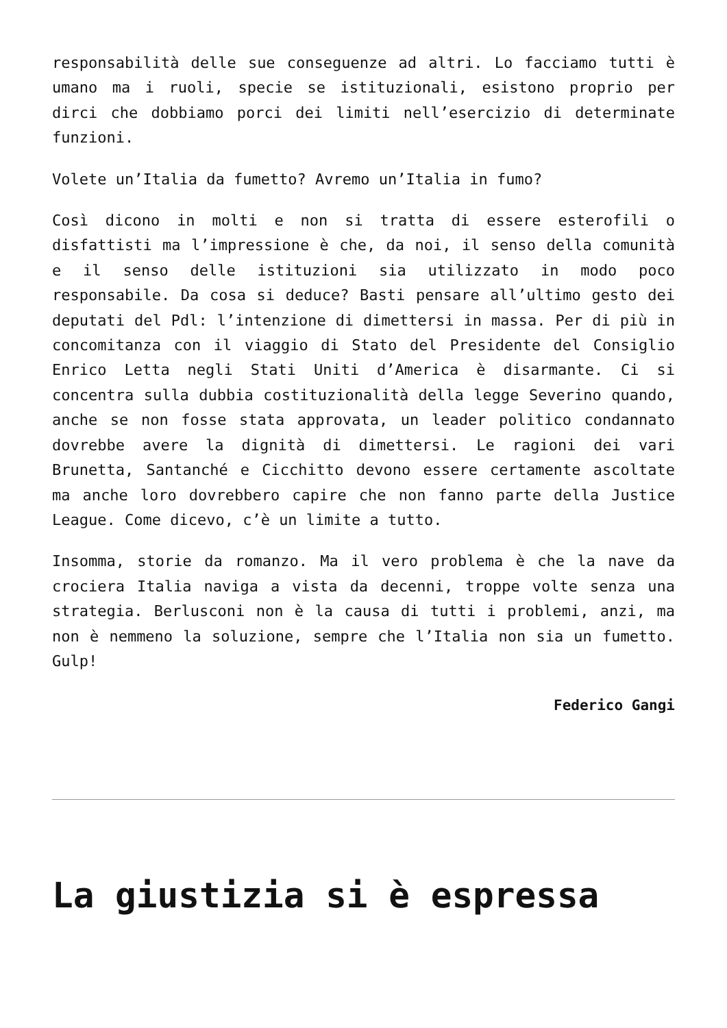responsabilità delle sue conseguenze ad altri. Lo facciamo tutti è umano ma i ruoli, specie se istituzionali, esistono proprio per dirci che dobbiamo porci dei limiti nell’esercizio di determinate funzioni.
Volete un’Italia da fumetto? Avremo un’Italia in fumo?
Così dicono in molti e non si tratta di essere esterofili o disfattisti ma l’impressione è che, da noi, il senso della comunità e il senso delle istituzioni sia utilizzato in modo poco responsabile. Da cosa si deduce? Basti pensare all’ultimo gesto dei deputati del Pdl: l’intenzione di dimettersi in massa. Per di più in concomitanza con il viaggio di Stato del Presidente del Consiglio Enrico Letta negli Stati Uniti d’America è disarmante. Ci si concentra sulla dubbia costituzionalità della legge Severino quando, anche se non fosse stata approvata, un leader politico condannato dovrebbe avere la dignità di dimettersi. Le ragioni dei vari Brunetta, Santanché e Cicchitto devono essere certamente ascoltate ma anche loro dovrebbero capire che non fanno parte della Justice League. Come dicevo, c’è un limite a tutto.
Insomma, storie da romanzo. Ma il vero problema è che la nave da crociera Italia naviga a vista da decenni, troppe volte senza una strategia. Berlusconi non è la causa di tutti i problemi, anzi, ma non è nemmeno la soluzione, sempre che l’Italia non sia un fumetto. Gulp!
Federico Gangi
La giustizia si è espressa